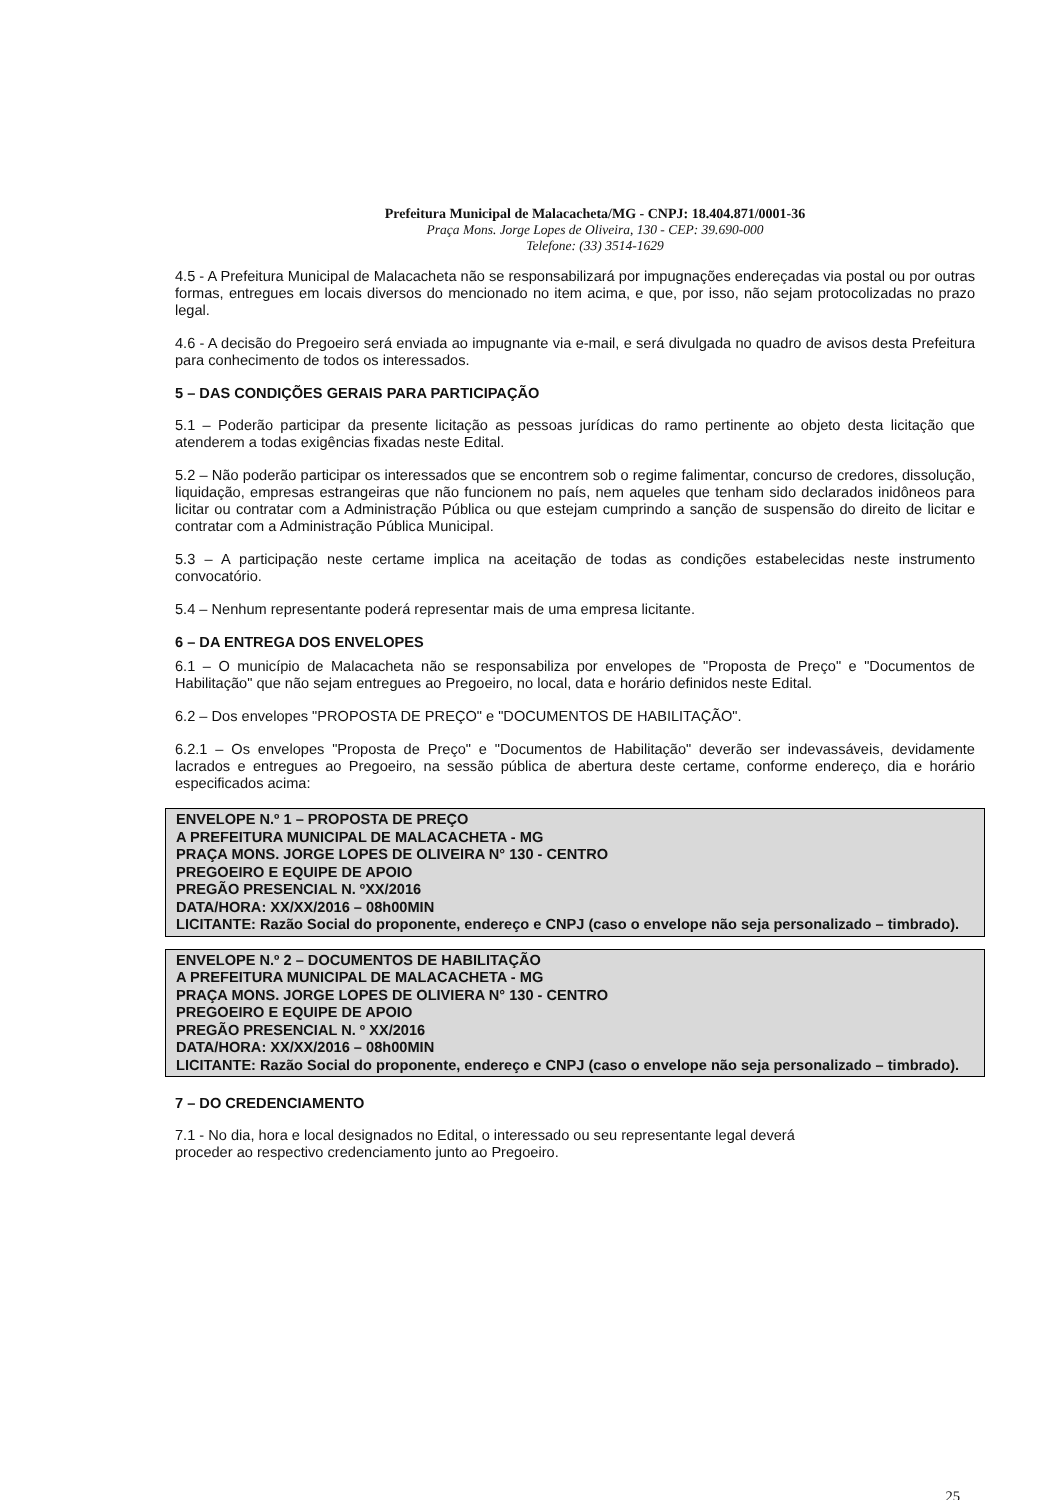Prefeitura Municipal de Malacacheta/MG - CNPJ: 18.404.871/0001-36
Praça Mons. Jorge Lopes de Oliveira, 130 - CEP: 39.690-000
Telefone: (33) 3514-1629
4.5 - A Prefeitura Municipal de Malacacheta não se responsabilizará por impugnações endereçadas via postal ou por outras formas, entregues em locais diversos do mencionado no item acima, e que, por isso, não sejam protocolizadas no prazo legal.
4.6 - A decisão do Pregoeiro será enviada ao impugnante via e-mail, e será divulgada no quadro de avisos desta Prefeitura para conhecimento de todos os interessados.
5 – DAS CONDIÇÕES GERAIS PARA PARTICIPAÇÃO
5.1 – Poderão participar da presente licitação as pessoas jurídicas do ramo pertinente ao objeto desta licitação que atenderem a todas exigências fixadas neste Edital.
5.2 – Não poderão participar os interessados que se encontrem sob o regime falimentar, concurso de credores, dissolução, liquidação, empresas estrangeiras que não funcionem no país, nem aqueles que tenham sido declarados inidôneos para licitar ou contratar com a Administração Pública ou que estejam cumprindo a sanção de suspensão do direito de licitar e contratar com a Administração Pública Municipal.
5.3 – A participação neste certame implica na aceitação de todas as condições estabelecidas neste instrumento convocatório.
5.4 – Nenhum representante poderá representar mais de uma empresa licitante.
6 – DA ENTREGA DOS ENVELOPES
6.1 – O município de Malacacheta não se responsabiliza por envelopes de "Proposta de Preço" e "Documentos de Habilitação" que não sejam entregues ao Pregoeiro, no local, data e horário definidos neste Edital.
6.2 – Dos envelopes "PROPOSTA DE PREÇO" e "DOCUMENTOS DE HABILITAÇÃO".
6.2.1 – Os envelopes "Proposta de Preço" e "Documentos de Habilitação" deverão ser indevassáveis, devidamente lacrados e entregues ao Pregoeiro, na sessão pública de abertura deste certame, conforme endereço, dia e horário especificados acima:
ENVELOPE N.º 1 – PROPOSTA DE PREÇO
A PREFEITURA MUNICIPAL DE MALACACHETA - MG
PRAÇA MONS. JORGE LOPES DE OLIVEIRA N° 130 - CENTRO
PREGOEIRO E EQUIPE DE APOIO
PREGÃO PRESENCIAL N. ºXX/2016
DATA/HORA: XX/XX/2016 – 08h00MIN
LICITANTE: Razão Social do proponente, endereço e CNPJ (caso o envelope não seja personalizado – timbrado).
ENVELOPE N.º 2 – DOCUMENTOS DE HABILITAÇÃO
A PREFEITURA MUNICIPAL DE MALACACHETA - MG
PRAÇA MONS. JORGE LOPES DE OLIVIERA N° 130 - CENTRO
PREGOEIRO E EQUIPE DE APOIO
PREGÃO PRESENCIAL N. º XX/2016
DATA/HORA: XX/XX/2016 – 08h00MIN
LICITANTE: Razão Social do proponente, endereço e CNPJ (caso o envelope não seja personalizado – timbrado).
7 – DO CREDENCIAMENTO
7.1 - No dia, hora e local designados no Edital, o interessado ou seu representante legal deverá
proceder ao respectivo credenciamento junto ao Pregoeiro.
25